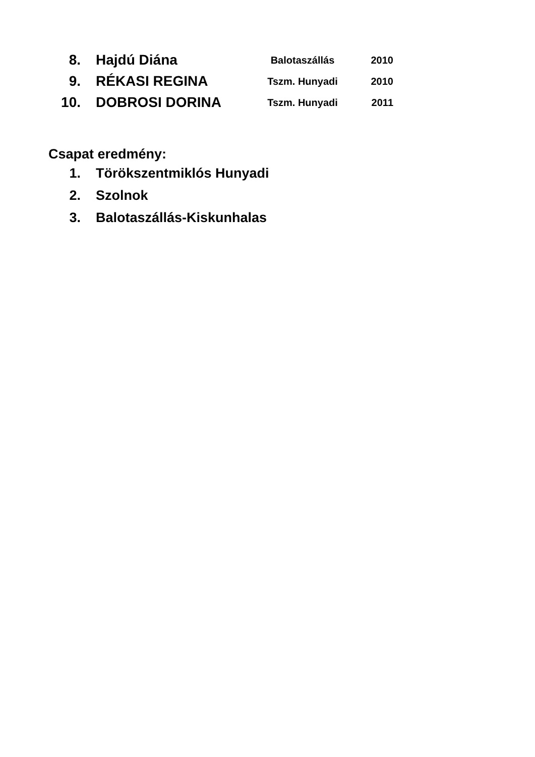| 8. | Hajdú Diána | Balotaszállás | 2010 |
| 9. | RÉKASI REGINA | Tszm. Hunyadi | 2010 |
| 10. | DOBROSI DORINA | Tszm. Hunyadi | 2011 |
Csapat eredmény:
| 1. | Törökszentmiklós Hunyadi |
| 2. | Szolnok |
| 3. | Balotaszállás-Kiskunhalas |